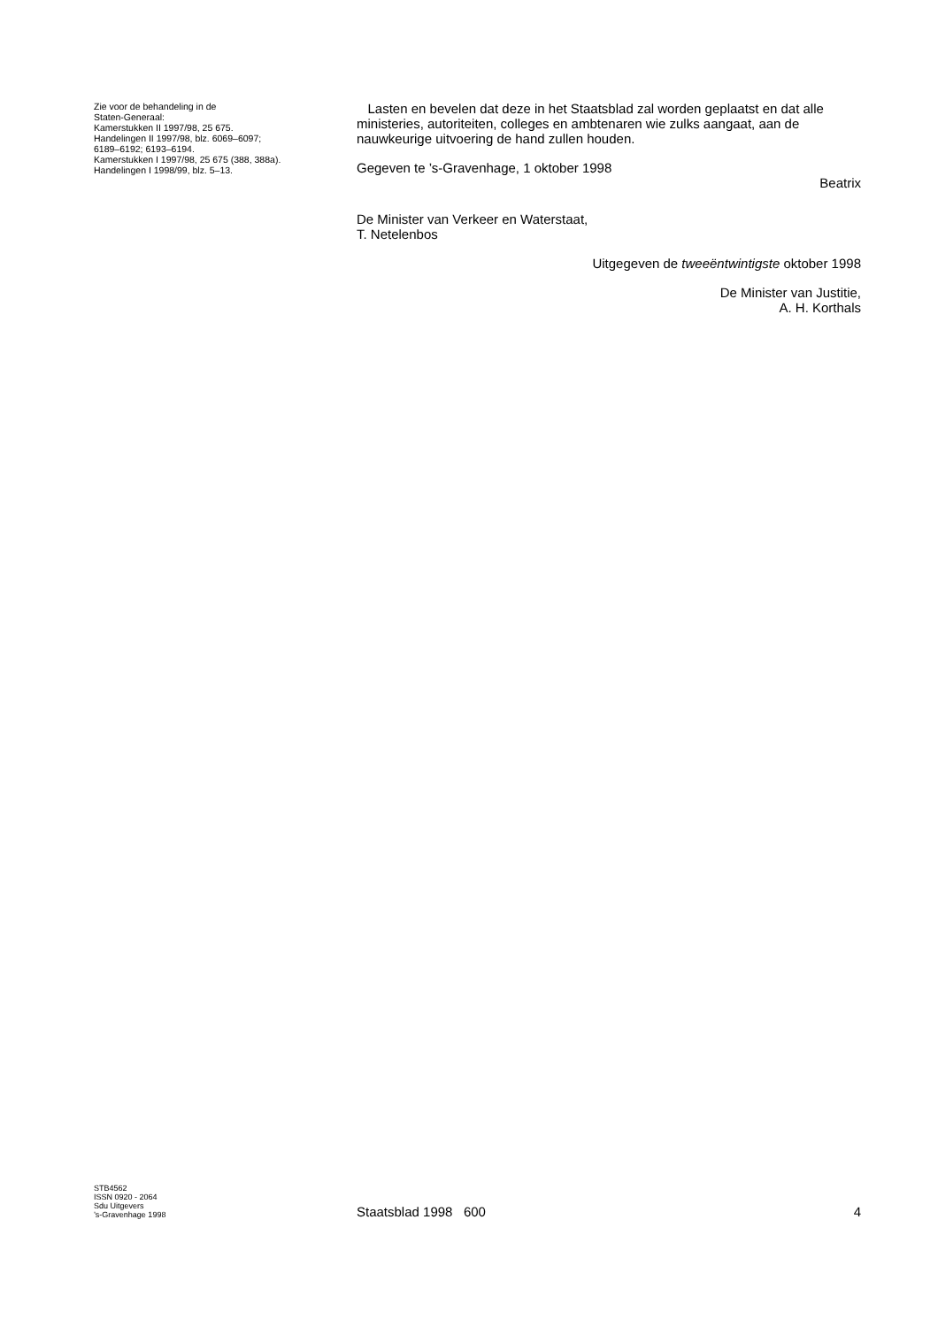Zie voor de behandeling in de
Staten-Generaal:
Kamerstukken II 1997/98, 25 675.
Handelingen II 1997/98, blz. 6069–6097;
6189–6192; 6193–6194.
Kamerstukken I 1997/98, 25 675 (388, 388a).
Handelingen I 1998/99, blz. 5–13.
Lasten en bevelen dat deze in het Staatsblad zal worden geplaatst en dat alle ministeries, autoriteiten, colleges en ambtenaren wie zulks aangaat, aan de nauwkeurige uitvoering de hand zullen houden.
Gegeven te ’s-Gravenhage, 1 oktober 1998
Beatrix
De Minister van Verkeer en Waterstaat,
T. Netelenbos
Uitgegeven de tweeëntwintigste oktober 1998
De Minister van Justitie,
A. H. Korthals
STB4562
ISSN 0920 - 2064
Sdu Uitgevers
’s-Gravenhage 1998
Staatsblad 1998 600 4